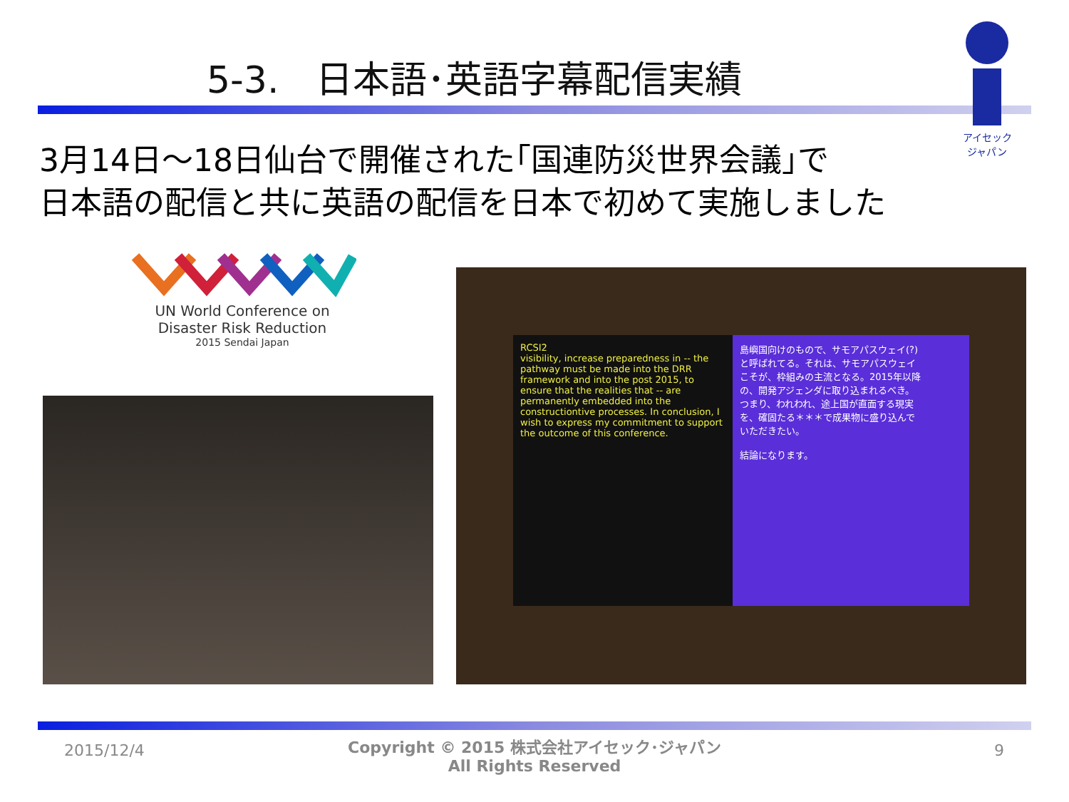5-3.　日本語･英語字幕配信実績
アイセック
ジャパン
3月14日～18日仙台で開催された｢国連防災世界会議｣で
日本語の配信と共に英語の配信を日本で初めて実施しました
UN World Conference on
Disaster Risk Reduction
2015 Sendai Japan
RCSI2
visibility, increase preparedness in -- the pathway must be made into the DRR framework and into the post 2015, to ensure that the realities that -- are permanently embedded into the constructiontive processes. In conclusion, I wish to express my commitment to support the outcome of this conference.
島嶼国向けのもので、サモアパスウェイ(?)と呼ばれてる。それは、サモアパスウェイこそが、枠組みの主流となる。2015年以降の、開発アジェンダに取り込まれるべき。つまり、われわれ、途上国が直面する現実を、確固たる＊＊＊で成果物に盛り込んでいただきたい。
結論になります。
2015/12/4
Copyright © 2015 株式会社アイセック･ジャパン
All Rights Reserved
9